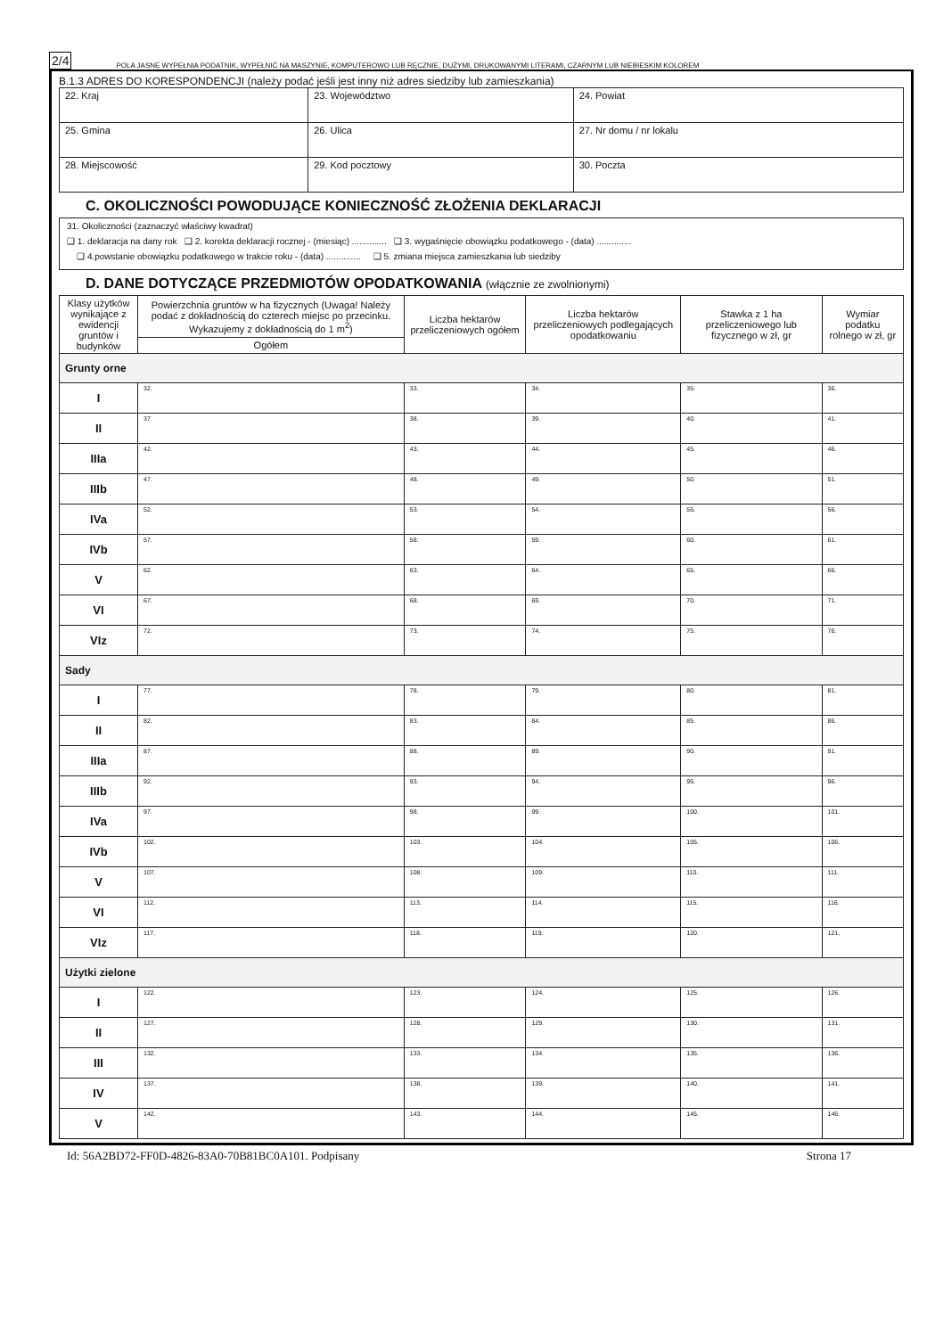2/4 POLA JASNE WYPEŁNIA PODATNIK, WYPEŁNIĆ NA MASZYNIE, KOMPUTEROWO LUB RĘCZNIE, DUŻYMI, DRUKOWANYMI LITERAMI, CZARNYM LUB NIEBIESKIM KOLOREM
B.1.3 ADRES DO KORESPONDENCJI (należy podać jeśli jest inny niż adres siedziby lub zamieszkania)
| 22. Kraj | 23. Województwo | 24. Powiat |
| 25. Gmina | 26. Ulica | 27. Nr domu / nr lokalu |
| 28. Miejscowość | 29. Kod pocztowy | 30. Poczta |
C. OKOLICZNOŚCI POWODUJĄCE KONIECZNOŚĆ ZŁOŻENIA DEKLARACJI
31. Okoliczności (zaznaczyć właściwy kwadrat)
❑ 1. deklaracja na dany rok ❑ 2. korekta deklaracji rocznej - (miesiąc) .............. ❑ 3. wygaśnięcie obowiązku podatkowego - (data) ..............
❑ 4.powstanie obowiązku podatkowego w trakcie roku - (data) .............. ❑ 5. zmiana miejsca zamieszkania lub siedziby
D. DANE DOTYCZĄCE PRZEDMIOTÓW OPODATKOWANIA (włącznie ze zwolnionymi)
| Klasy użytków wynikające z ewidencji gruntów i budynków | Powierzchnia gruntów w ha fizycznych (Uwaga! Należy podać z dokładnością do czterech miejsc po przecinku. Wykazujemy z dokładnością do 1 m<sup>2</sup>) | Liczba hektarów przeliczeniowych ogółem | Liczba hektarów przeliczeniowych podlegających opodatkowaniu | Stawka z 1 ha przeliczeniowego lub fizycznego w zł, gr | Wymiar podatku rolnego w zł, gr |
| --- | --- | --- | --- | --- | --- |
| | Ogółem | | | | |
| Grunty orne | | | | | |
| I | 32. | 33. | 34. | 35. | 36. |
| II | 37. | 38. | 39. | 40. | 41. |
| IIIa | 42. | 43. | 44. | 45. | 46. |
| IIIb | 47. | 48. | 49. | 50. | 51. |
| IVa | 52. | 53. | 54. | 55. | 56. |
| IVb | 57. | 58. | 59. | 60. | 61. |
| V | 62. | 63. | 64. | 65. | 66. |
| VI | 67. | 68. | 69. | 70. | 71. |
| VIz | 72. | 73. | 74. | 75. | 76. |
| Sady | | | | | |
| I | 77. | 78. | 79. | 80. | 81. |
| II | 82. | 83. | 84. | 85. | 86. |
| IIIa | 87. | 88. | 89. | 90. | 91. |
| IIIb | 92. | 93. | 94. | 95. | 96. |
| IVa | 97. | 98. | 99. | 100. | 101. |
| IVb | 102. | 103. | 104. | 105. | 106. |
| V | 107. | 108. | 109. | 110. | 111. |
| VI | 112. | 113. | 114. | 115. | 116. |
| VIz | 117. | 118. | 119. | 120. | 121. |
| Użytki zielone | | | | | |
| I | 122. | 123. | 124. | 125. | 126. |
| II | 127. | 128. | 129. | 130. | 131. |
| III | 132. | 133. | 134. | 135. | 136. |
| IV | 137. | 138. | 139. | 140. | 141. |
| V | 142. | 143. | 144. | 145. | 146. |
Id: 56A2BD72-FF0D-4826-83A0-70B81BC0A101. Podpisany Strona 17